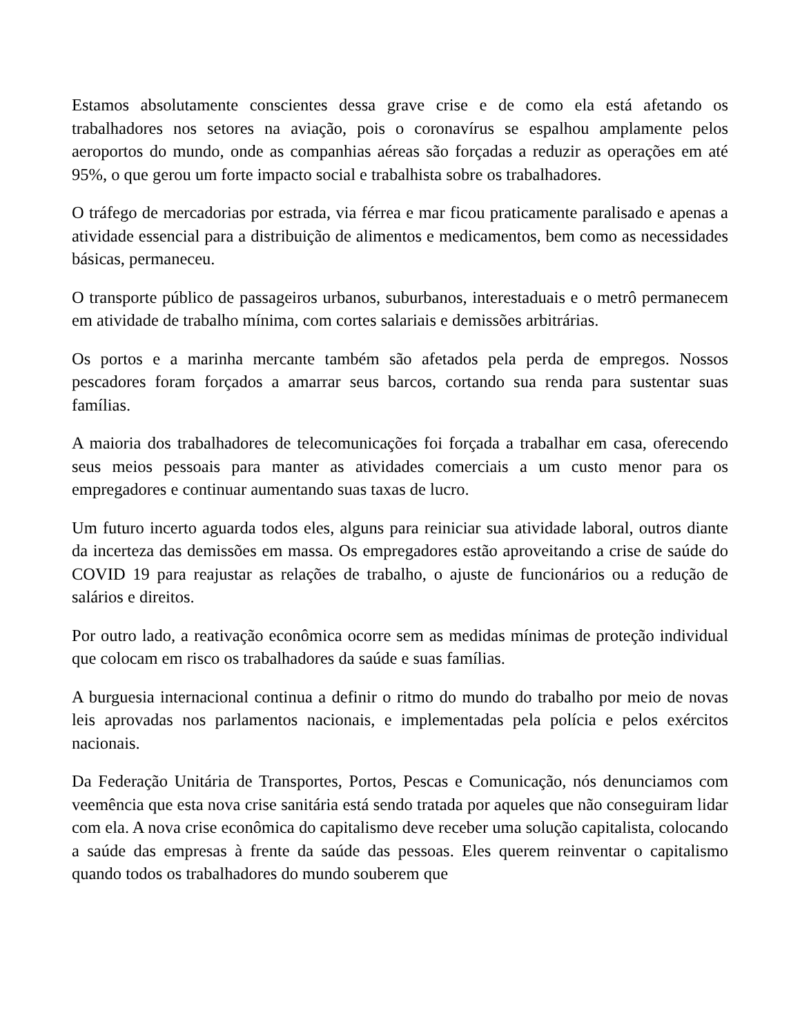Estamos absolutamente conscientes dessa grave crise e de como ela está afetando os trabalhadores nos setores na aviação, pois o coronavírus se espalhou amplamente pelos aeroportos do mundo, onde as companhias aéreas são forçadas a reduzir as operações em até 95%, o que gerou um forte impacto social e trabalhista sobre os trabalhadores.
O tráfego de mercadorias por estrada, via férrea e mar ficou praticamente paralisado e apenas a atividade essencial para a distribuição de alimentos e medicamentos, bem como as necessidades básicas, permaneceu.
O transporte público de passageiros urbanos, suburbanos, interestaduais e o metrô permanecem em atividade de trabalho mínima, com cortes salariais e demissões arbitrárias.
Os portos e a marinha mercante também são afetados pela perda de empregos. Nossos pescadores foram forçados a amarrar seus barcos, cortando sua renda para sustentar suas famílias.
A maioria dos trabalhadores de telecomunicações foi forçada a trabalhar em casa, oferecendo seus meios pessoais para manter as atividades comerciais a um custo menor para os empregadores e continuar aumentando suas taxas de lucro.
Um futuro incerto aguarda todos eles, alguns para reiniciar sua atividade laboral, outros diante da incerteza das demissões em massa. Os empregadores estão aproveitando a crise de saúde do COVID 19 para reajustar as relações de trabalho, o ajuste de funcionários ou a redução de salários e direitos.
Por outro lado, a reativação econômica ocorre sem as medidas mínimas de proteção individual que colocam em risco os trabalhadores da saúde e suas famílias.
A burguesia internacional continua a definir o ritmo do mundo do trabalho por meio de novas leis aprovadas nos parlamentos nacionais, e implementadas pela polícia e pelos exércitos nacionais.
Da Federação Unitária de Transportes, Portos, Pescas e Comunicação, nós denunciamos com veemência que esta nova crise sanitária está sendo tratada por aqueles que não conseguiram lidar com ela. A nova crise econômica do capitalismo deve receber uma solução capitalista, colocando a saúde das empresas à frente da saúde das pessoas. Eles querem reinventar o capitalismo quando todos os trabalhadores do mundo souberem que